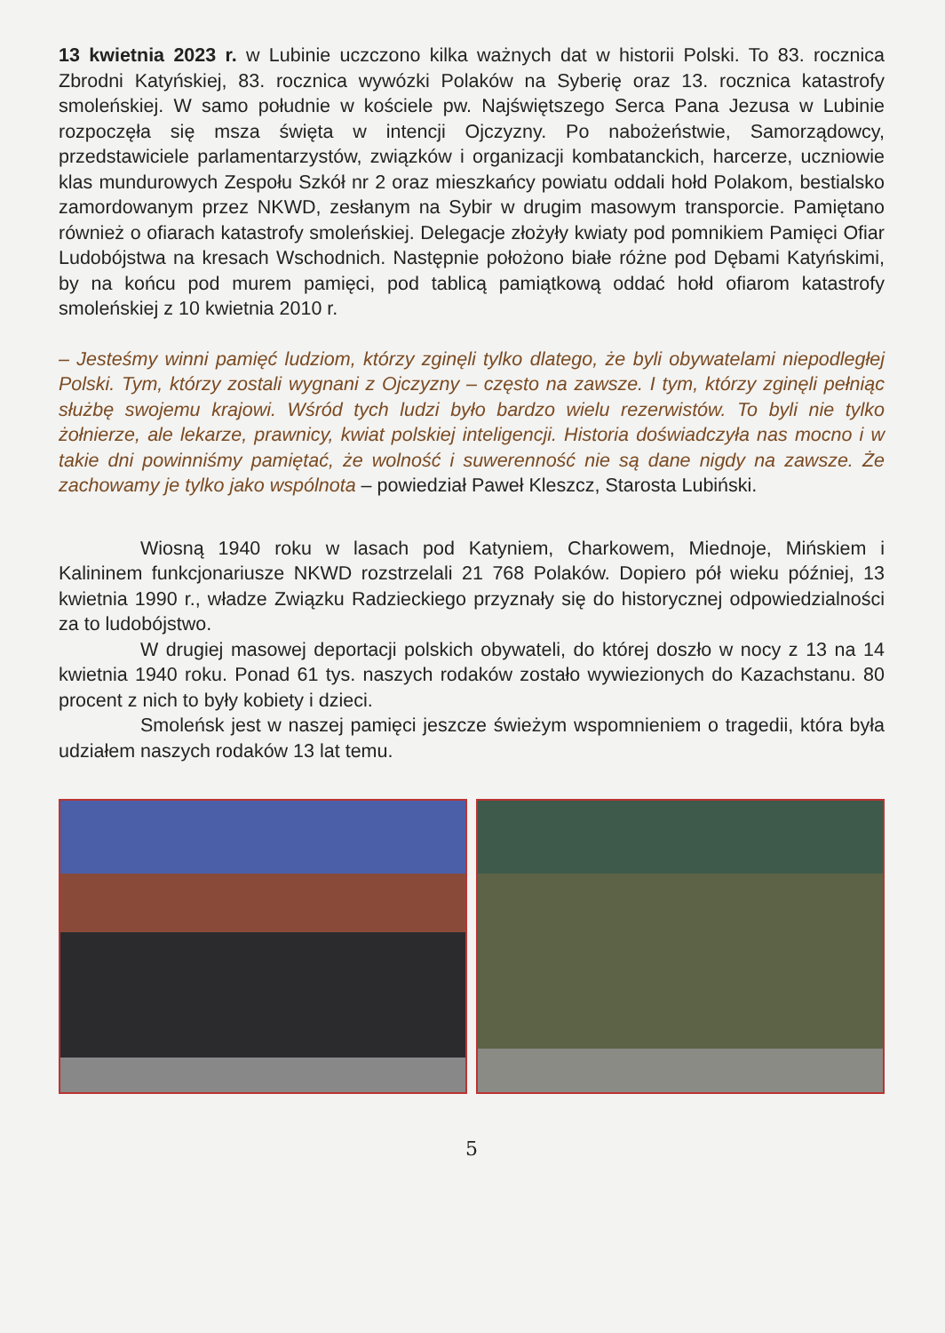13 kwietnia 2023 r. w Lubinie uczczono kilka ważnych dat w historii Polski. To 83. rocznica Zbrodni Katyńskiej, 83. rocznica wywózki Polaków na Syberię oraz 13. rocznica katastrofy smoleńskiej. W samo południe w kościele pw. Najświętszego Serca Pana Jezusa w Lubinie rozpoczęła się msza święta w intencji Ojczyzny. Po nabożeństwie, Samorządowcy, przedstawiciele parlamentarzystów, związków i organizacji kombatanckich, harcerze, uczniowie klas mundurowych Zespołu Szkół nr 2 oraz mieszkańcy powiatu oddali hołd Polakom, bestialsko zamordowanym przez NKWD, zesłanym na Sybir w drugim masowym transporcie. Pamiętano również o ofiarach katastrofy smoleńskiej. Delegacje złożyły kwiaty pod pomnikiem Pamięci Ofiar Ludobójstwa na kresach Wschodnich. Następnie położono białe różne pod Dębami Katyńskimi, by na końcu pod murem pamięci, pod tablicą pamiątkową oddać hołd ofiarom katastrofy smoleńskiej z 10 kwietnia 2010 r.
– Jesteśmy winni pamięć ludziom, którzy zginęli tylko dlatego, że byli obywatelami niepodległej Polski. Tym, którzy zostali wygnani z Ojczyzny – często na zawsze. I tym, którzy zginęli pełniąc służbę swojemu krajowi. Wśród tych ludzi było bardzo wielu rezerwistów. To byli nie tylko żołnierze, ale lekarze, prawnicy, kwiat polskiej inteligencji. Historia doświadczyła nas mocno i w takie dni powinniśmy pamiętać, że wolność i suwerenność nie są dane nigdy na zawsze. Że zachowamy je tylko jako wspólnota – powiedział Paweł Kleszcz, Starosta Lubiński.
Wiosną 1940 roku w lasach pod Katyniem, Charkowem, Miednoje, Mińskiem i Kalininem funkcjonariusze NKWD rozstrzelali 21 768 Polaków. Dopiero pół wieku później, 13 kwietnia 1990 r., władze Związku Radzieckiego przyznały się do historycznej odpowiedzialności za to ludobójstwo.
W drugiej masowej deportacji polskich obywateli, do której doszło w nocy z 13 na 14 kwietnia 1940 roku. Ponad 61 tys. naszych rodaków zostało wywiezionych do Kazachstanu. 80 procent z nich to były kobiety i dzieci.
Smoleńsk jest w naszej pamięci jeszcze świeżym wspomnieniem o tragedii, która była udziałem naszych rodaków 13 lat temu.
5